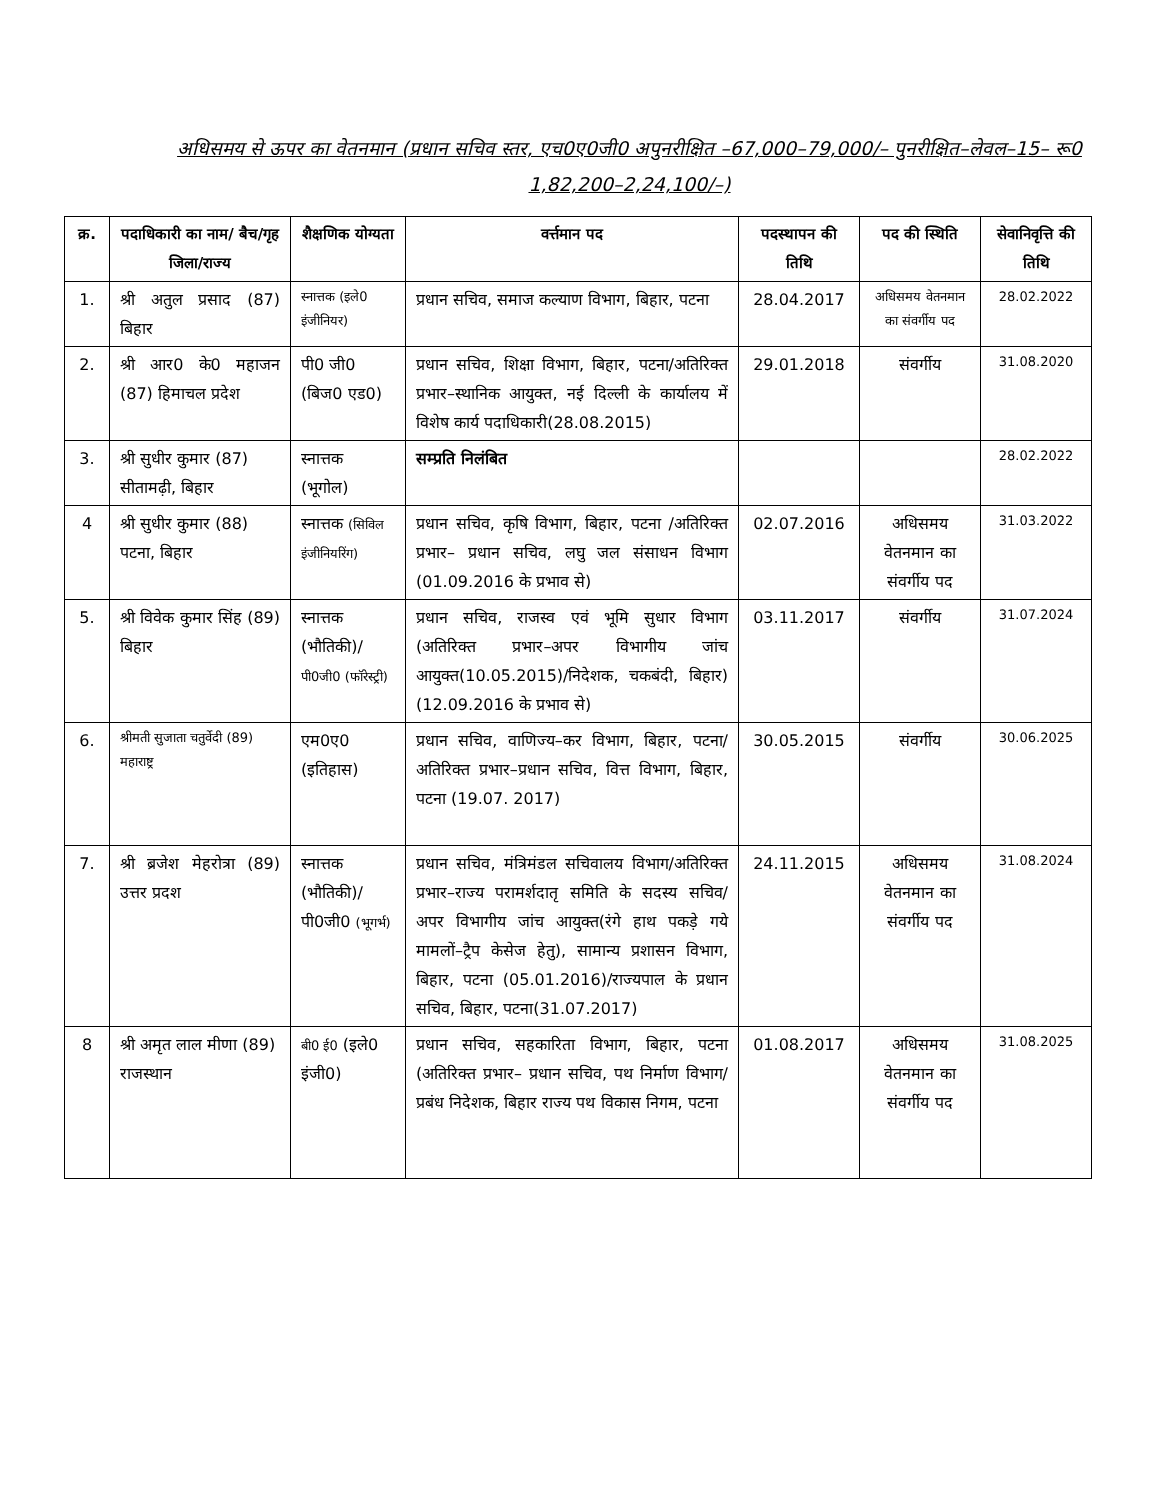अधिसमय से ऊपर का वेतनमान (प्रधान सचिव स्तर, एच0ए0जी0 अपुनरीक्षित –67,000–79,000/– पुनरीक्षित–लेवल–15– रू0 1,82,200–2,24,100/–)
| क्र. | पदाधिकारी का नाम/ बैच/गृह जिला/राज्य | शैक्षणिक योग्यता | वर्त्तमान पद | पदस्थापन की तिथि | पद की स्थिति | सेवानिवृत्ति की तिथि |
| --- | --- | --- | --- | --- | --- | --- |
| 1. | श्री अतुल प्रसाद (87) बिहार | स्नात्तक (इले0 इंजीनियर) | प्रधान सचिव, समाज कल्याण विभाग, बिहार, पटना | 28.04.2017 | अधिसमय वेतनमान का संवर्गीय पद | 28.02.2022 |
| 2. | श्री आर0 के0 महाजन (87) हिमाचल प्रदेश | पी0 जी0 (बिज0 एड0) | प्रधान सचिव, शिक्षा विभाग, बिहार, पटना/अतिरिक्त प्रभार–स्थानिक आयुक्त, नई दिल्ली के कार्यालय में विशेष कार्य पदाधिकारी(28.08.2015) | 29.01.2018 | संवर्गीय | 31.08.2020 |
| 3. | श्री सुधीर कुमार (87) सीतामढ़ी, बिहार | स्नात्तक (भूगोल) | सम्प्रति निलंबित | | | 28.02.2022 |
| 4 | श्री सुधीर कुमार (88) पटना, बिहार | स्नात्तक (सिविल इंजीनियरिंग) | प्रधान सचिव, कृषि विभाग, बिहार, पटना /अतिरिक्त प्रभार– प्रधान सचिव, लघु जल संसाधन विभाग (01.09.2016 के प्रभाव से) | 02.07.2016 | अधिसमय वेतनमान का संवर्गीय पद | 31.03.2022 |
| 5. | श्री विवेक कुमार सिंह (89) बिहार | स्नात्तक (भौतिकी)/ पी0जी0 (फॉरेस्ट्री) | प्रधान सचिव, राजस्व एवं भूमि सुधार विभाग (अतिरिक्त प्रभार–अपर विभागीय जांच आयुक्त(10.05.2015)/निदेशक, चकबंदी, बिहार) (12.09.2016 के प्रभाव से) | 03.11.2017 | संवर्गीय | 31.07.2024 |
| 6. | श्रीमती सुजाता चतुर्वेदी (89) महाराष्ट्र | एम0ए0 (इतिहास) | प्रधान सचिव, वाणिज्य–कर विभाग, बिहार, पटना/अतिरिक्त प्रभार–प्रधान सचिव, वित्त विभाग, बिहार, पटना (19.07. 2017) | 30.05.2015 | संवर्गीय | 30.06.2025 |
| 7. | श्री ब्रजेश मेहरोत्रा (89) उत्तर प्रदश | स्नात्तक (भौतिकी)/ पी0जी0 (भूगर्भ) | प्रधान सचिव, मंत्रिमंडल सचिवालय विभाग/अतिरिक्त प्रभार–राज्य परामर्शदातृ समिति के सदस्य सचिव/ अपर विभागीय जांच आयुक्त(रंगे हाथ पकड़े गये मामलों–ट्रैप केसेज हेतु), सामान्य प्रशासन विभाग, बिहार, पटना (05.01.2016)/राज्यपाल के प्रधान सचिव, बिहार, पटना(31.07.2017) | 24.11.2015 | अधिसमय वेतनमान का संवर्गीय पद | 31.08.2024 |
| 8 | श्री अमृत लाल मीणा (89) राजस्थान | बी0 ई0 (इले0 इंजी0) | प्रधान सचिव, सहकारिता विभाग, बिहार, पटना (अतिरिक्त प्रभार– प्रधान सचिव, पथ निर्माण विभाग/प्रबंध निदेशक, बिहार राज्य पथ विकास निगम, पटना | 01.08.2017 | अधिसमय वेतनमान का संवर्गीय पद | 31.08.2025 |